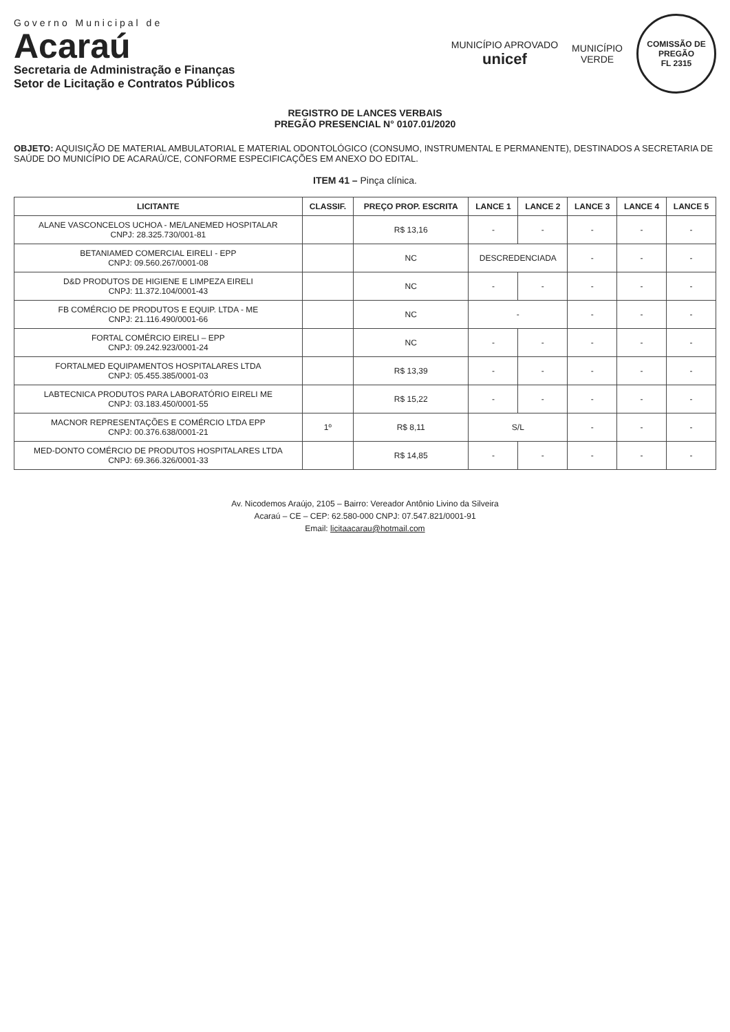Governo Municipal de
Acaraú
Secretaria de Administração e Finanças
Setor de Licitação e Contratos Públicos
MUNICÍPIO APROVADO
unicef
MUNICÍPIO
VERDE
COMISSÃO DE PREGÃO
FL 2315
REGISTRO DE LANCES VERBAIS
PREGÃO PRESENCIAL N° 0107.01/2020
OBJETO: AQUISIÇÃO DE MATERIAL AMBULATORIAL E MATERIAL ODONTOLÓGICO (CONSUMO, INSTRUMENTAL E PERMANENTE), DESTINADOS A SECRETARIA DE SAÚDE DO MUNICÍPIO DE ACARAÚ/CE, CONFORME ESPECIFICAÇÕES EM ANEXO DO EDITAL.
ITEM 41 – Pinça clínica.
| LICITANTE | CLASSIF. | PREÇO PROP. ESCRITA | LANCE 1 | LANCE 2 | LANCE 3 | LANCE 4 | LANCE 5 |
| --- | --- | --- | --- | --- | --- | --- | --- |
| ALANE VASCONCELOS UCHOA - ME/LANEMED HOSPITALAR CNPJ: 28.325.730/001-81 | | R$ 13,16 | - | - | - | - | - |
| BETANIAMED COMERCIAL EIRELI - EPP CNPJ: 09.560.267/0001-08 | | NC | DESCREDENCIADA | | - | - | - |
| D&D PRODUTOS DE HIGIENE E LIMPEZA EIRELI CNPJ: 11.372.104/0001-43 | | NC | - | - | - | - | - |
| FB COMÉRCIO DE PRODUTOS E EQUIP. LTDA - ME CNPJ: 21.116.490/0001-66 | | NC | - | | - | - | - |
| FORTAL COMÉRCIO EIRELI – EPP CNPJ: 09.242.923/0001-24 | | NC | - | - | - | - | - |
| FORTALMED EQUIPAMENTOS HOSPITALARES LTDA CNPJ: 05.455.385/0001-03 | | R$ 13,39 | - | - | - | - | - |
| LABTECNICA PRODUTOS PARA LABORATÓRIO EIRELI ME CNPJ: 03.183.450/0001-55 | | R$ 15,22 | - | - | - | - | - |
| MACNOR REPRESENTAÇÕES E COMÉRCIO LTDA EPP CNPJ: 00.376.638/0001-21 | 1º | R$ 8,11 | S/L | | - | - | - |
| MED-DONTO COMÉRCIO DE PRODUTOS HOSPITALARES LTDA CNPJ: 69.366.326/0001-33 | | R$ 14,85 | - | - | - | - | - |
Av. Nicodemos Araújo, 2105 – Bairro: Vereador Antônio Livino da Silveira
Acaraú – CE – CEP: 62.580-000 CNPJ: 07.547.821/0001-91
Email: licitaacarau@hotmail.com